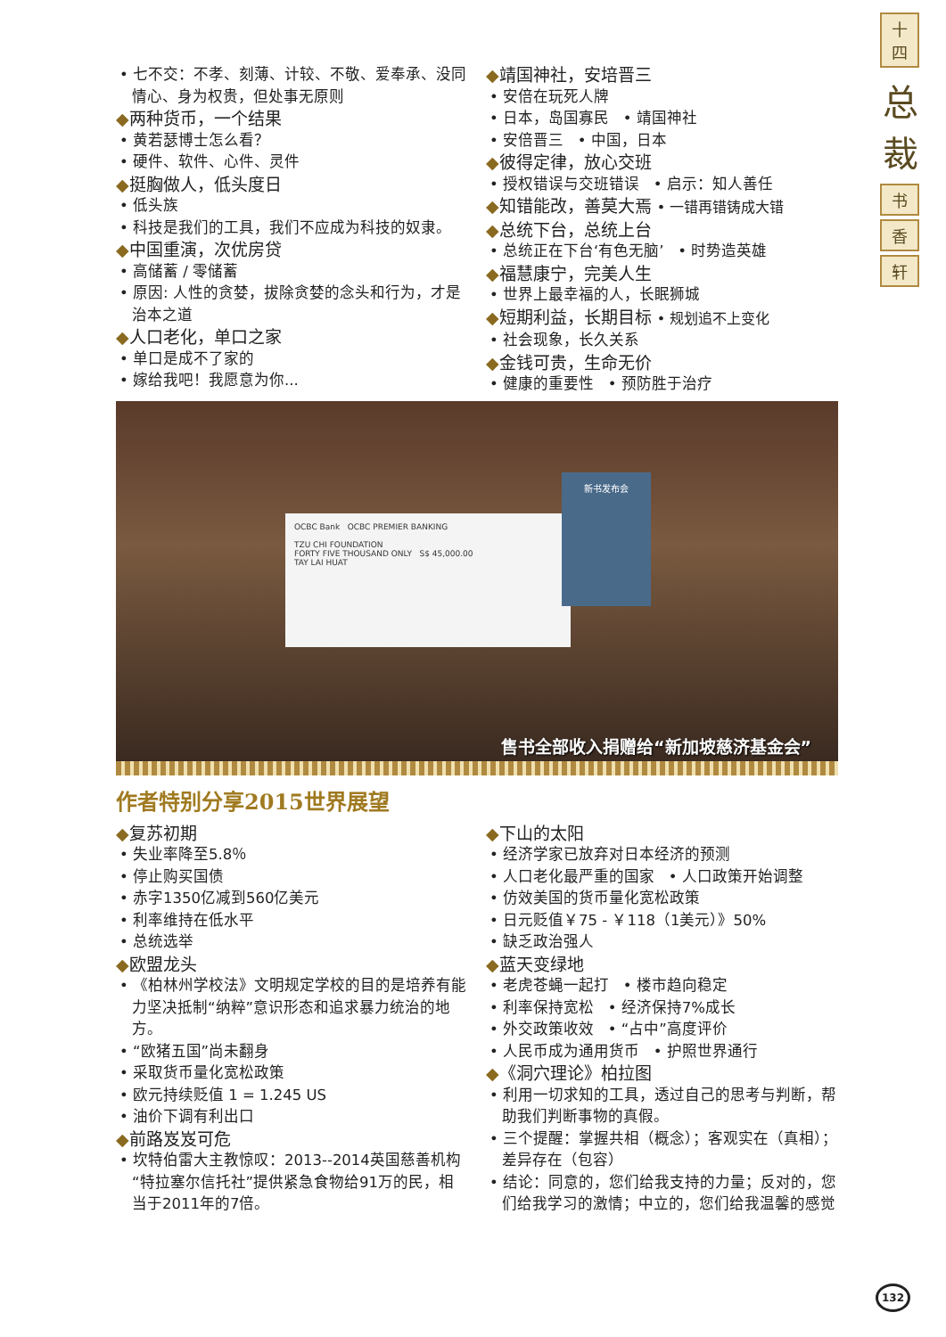十四
总裁
书
香
轩
• 七不交：不孝、刻薄、计较、不敬、爱奉承、没同情心、身为权贵，但处事无原则
◆两种货币，一个结果
• 黄若瑟博士怎么看？
• 硬件、软件、心件、灵件
◆挺胸做人，低头度日
• 低头族
• 科技是我们的工具，我们不应成为科技的奴隶。
◆中国重演，次优房贷
• 高储蓄 / 零储蓄
• 原因: 人性的贪婪，拔除贪婪的念头和行为，才是治本之道
◆人口老化，单口之家
• 单口是成不了家的
• 嫁给我吧！我愿意为你...
◆靖国神社，安培晋三
• 安倍在玩死人牌
• 日本，岛国寡民 • 靖国神社
• 安倍晋三 • 中国，日本
◆彼得定律，放心交班
• 授权错误与交班错误 • 启示：知人善任
◆知错能改，善莫大焉 • 一错再错铸成大错
◆总统下台，总统上台
• 总统正在下台‘有色无脑’ • 时势造英雄
◆福慧康宁，完美人生
• 世界上最幸福的人，长眠狮城
◆短期利益，长期目标 • 规划追不上变化
• 社会现象，长久关系
◆金钱可贵，生命无价
• 健康的重要性 • 预防胜于治疗
OCBC Bank OCBC PREMIER BANKING
TZU CHI FOUNDATION
FORTY FIVE THOUSAND ONLY S$ 45,000.00
TAY LAI HUAT
新书发布会
售书全部收入捐赠给“新加坡慈济基金会”
作者特别分享2015世界展望
◆复苏初期
• 失业率降至5.8％
• 停止购买国债
• 赤字1350亿减到560亿美元
• 利率维持在低水平
• 总统选举
◆欧盟龙头
• 《柏林州学校法》文明规定学校的目的是培养有能力坚决抵制“纳粹”意识形态和追求暴力统治的地方。
• “欧猪五国”尚未翻身
• 采取货币量化宽松政策
• 欧元持续贬值 1 = 1.245 US
• 油价下调有利出口
◆前路岌岌可危
• 坎特伯雷大主教惊叹：2013--2014英国慈善机构“特拉塞尔信托社”提供紧急食物给91万的民，相当于2011年的7倍。
◆下山的太阳
• 经济学家已放弃对日本经济的预测
• 人口老化最严重的国家 • 人口政策开始调整
• 仿效美国的货币量化宽松政策
• 日元贬值￥75 - ￥118（1美元）》50%
• 缺乏政治强人
◆蓝天变绿地
• 老虎苍蝇一起打 • 楼市趋向稳定
• 利率保持宽松 • 经济保持7%成长
• 外交政策收效 • “占中”高度评价
• 人民币成为通用货币 • 护照世界通行
◆《洞穴理论》柏拉图
• 利用一切求知的工具，透过自己的思考与判断，帮助我们判断事物的真假。
• 三个提醒：掌握共相（概念）；客观实在（真相）；差异存在（包容）
• 结论：同意的，您们给我支持的力量；反对的，您们给我学习的激情；中立的，您们给我温馨的感觉
132